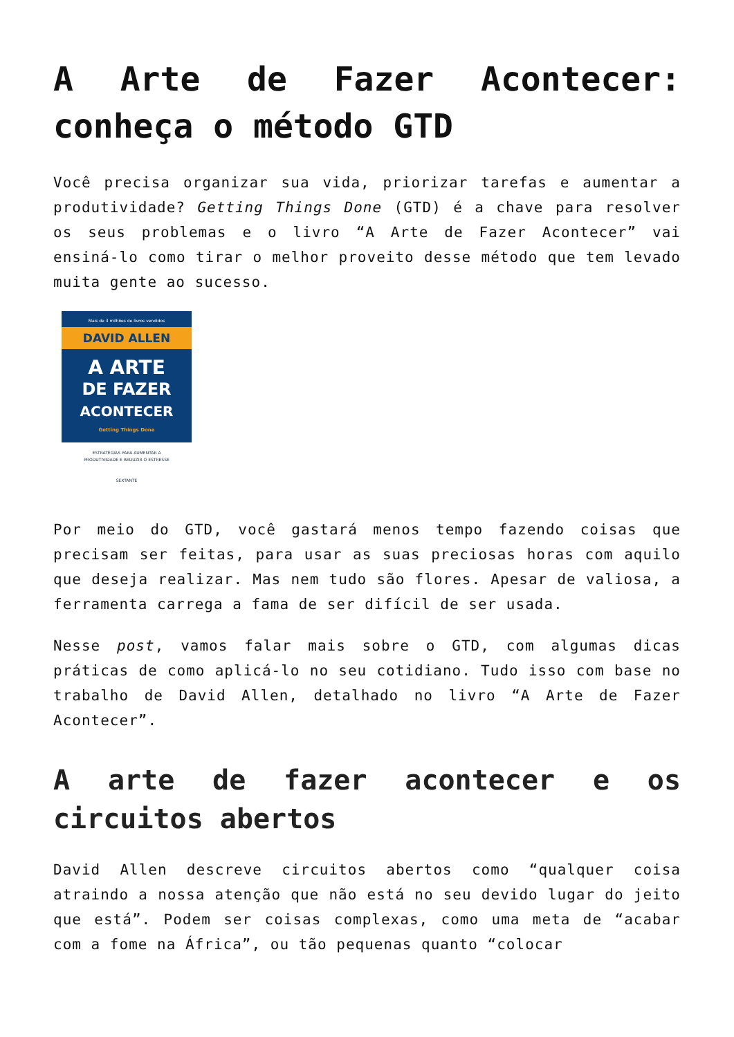A Arte de Fazer Acontecer: conheça o método GTD
Você precisa organizar sua vida, priorizar tarefas e aumentar a produtividade? Getting Things Done (GTD) é a chave para resolver os seus problemas e o livro “A Arte de Fazer Acontecer” vai ensiná-lo como tirar o melhor proveito desse método que tem levado muita gente ao sucesso.
Mais de 3 milhões de livros vendidos
DAVID ALLEN
A ARTE
DE FAZER
ACONTECER
Getting Things Done
ESTRATÉGIAS PARA AUMENTAR A
PRODUTIVIDADE E REDUZIR O ESTRESSE
SEXTANTE
Por meio do GTD, você gastará menos tempo fazendo coisas que precisam ser feitas, para usar as suas preciosas horas com aquilo que deseja realizar. Mas nem tudo são flores. Apesar de valiosa, a ferramenta carrega a fama de ser difícil de ser usada.
Nesse post, vamos falar mais sobre o GTD, com algumas dicas práticas de como aplicá-lo no seu cotidiano. Tudo isso com base no trabalho de David Allen, detalhado no livro “A Arte de Fazer Acontecer”.
A arte de fazer acontecer e os circuitos abertos
David Allen descreve circuitos abertos como “qualquer coisa atraindo a nossa atenção que não está no seu devido lugar do jeito que está”. Podem ser coisas complexas, como uma meta de “acabar com a fome na África”, ou tão pequenas quanto “colocar